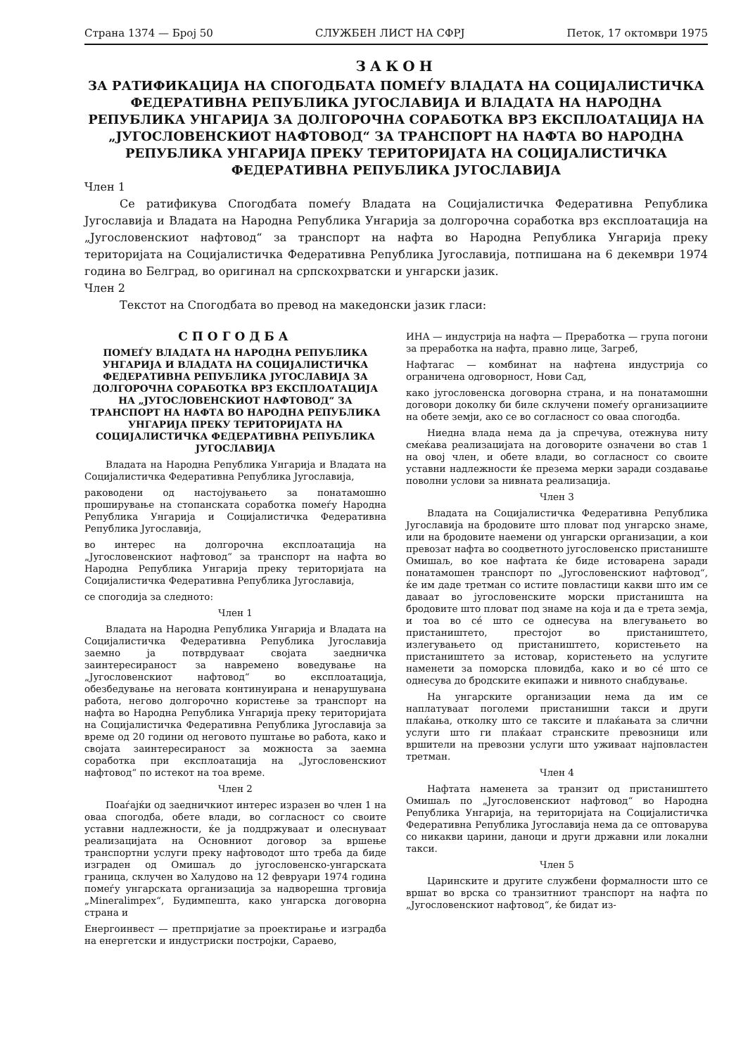Страна 1374 — Број 50 СЛУЖБЕН ЛИСТ НА СФРЈ Петок, 17 октомври 1975
ЗАКОН
ЗА РАТИФИКАЦИЈА НА СПОГОДБАТА ПОМЕЃУ ВЛАДАТА НА СОЦИЈАЛИСТИЧКА ФЕДЕРАТИВНА РЕПУБЛИКА ЈУГОСЛАВИЈА И ВЛАДАТА НА НАРОДНА РЕПУБЛИКА УНГАРИЈА ЗА ДОЛГОРОЧНА СОРАБОТКА ВРЗ ЕКСПЛОАТАЦИЈА НА „ЈУГОСЛОВЕНСКИОТ НАФТОВОД“ ЗА ТРАНСПОРТ НА НАФТА ВО НАРОДНА РЕПУБЛИКА УНГАРИЈА ПРЕКУ ТЕРИТОРИЈАТА НА СОЦИЈАЛИСТИЧКА ФЕДЕРАТИВНА РЕПУБЛИКА ЈУГОСЛАВИЈА
Член 1
Се ратификува Спогодбата помеѓу Владата на Социјалистичка Федеративна Република Југославија и Владата на Народна Република Унгарија за долгорочна соработка врз експлоатација на „Југословенскиот нафтовод“ за транспорт на нафта во Народна Република Унгарија преку територијата на Социјалистичка Федеративна Република Југославија, потпишана на 6 декември 1974 година во Белград, во оригинал на српскохрватски и унгарски јазик.
Член 2
Текстот на Спогодбата во превод на македонски јазик гласи:
СПОГОДБА
ПОМЕЃУ ВЛАДАТА НА НАРОДНА РЕПУБЛИКА УНГАРИЈА И ВЛАДАТА НА СОЦИЈАЛИСТИЧКА ФЕДЕРАТИВНА РЕПУБЛИКА ЈУГОСЛАВИЈА ЗА ДОЛГОРОЧНА СОРАБОТКА ВРЗ ЕКСПЛОАТАЦИЈА НА „ЈУГОСЛОВЕНСКИОТ НАФТОВОД“ ЗА ТРАНСПОРТ НА НАФТА ВО НАРОДНА РЕПУБЛИКА УНГАРИЈА ПРЕКУ ТЕРИТОРИЈАТА НА СОЦИЈАЛИСТИЧКА ФЕДЕРАТИВНА РЕПУБЛИКА ЈУГОСЛАВИЈА
Владата на Народна Република Унгарија и Владата на Социјалистичка Федеративна Република Југославија,
раководени од настојувањето за понатамошно проширување на стопанската соработка помеѓу Народна Република Унгарија и Социјалистичка Федеративна Република Југославија,
во интерес на долгорочна експлоатација на „Југословенскиот нафтовод“ за транспорт на нафта во Народна Република Унгарија преку територијата на Социјалистичка Федеративна Република Југославија,
се спогодија за следното:
Член 1
Владата на Народна Република Унгарија и Владата на Социјалистичка Федеративна Република Југославија заемно ја потврдуваат својата заедничка заинтересираност за навремено воведување на „Југословенскиот нафтовод“ во експлоатација, обезбедување на неговата континуирана и ненарушувана работа, негово долгорочно користење за транспорт на нафта во Народна Република Унгарија преку територијата на Социјалистичка Федеративна Република Југославија за време од 20 години од неговото пуштање во работа, како и својата заинтересираност за можноста за заемна соработка при експлоатација на „Југословенскиот нафтовод“ по истекот на тоа време.
Член 2
Поаѓајќи од заедничкиот интерес изразен во член 1 на оваа спогодба, обете влади, во согласност со своите уставни надлежности, ќе ја поддржуваат и олеснуваат реализацијата на Основниот договор за вршење транспортни услуги преку нафтоводот што треба да биде изграден од Омишаљ до југословенско-унгарската граница, склучен во Халудово на 12 февруари 1974 година помеѓу унгарската организација за надворешна трговија „Mineralimpex“, Будимпешта, како унгарска договорна страна и
Енергоинвест — претпријатие за проектирање и изградба на енергетски и индустриски постројки, Сараево,
ИНА — индустрија на нафта — Преработка — група погони за преработка на нафта, правно лице, Загреб,
Нафтагас — комбинат на нафтена индустрија со ограничена одговорност, Нови Сад,
како југословенска договорна страна, и на понатамошни договори доколку би биле склучени помеѓу организациите на обете земји, ако се во согласност со оваа спогодба.
Ниедна влада нема да ја спречува, отежнува ниту смеќава реализацијата на договорите означени во став 1 на овој член, и обете влади, во согласност со своите уставни надлежности ќе презема мерки заради создавање поволни услови за нивната реализација.
Член 3
Владата на Социјалистичка Федеративна Република Југославија на бродовите што пловат под унгарско знаме, или на бродовите наемени од унгарски организации, а кои превозат нафта во соодветното југословенско пристаниште Омишаљ, во кое нафтата ќе биде истоварена заради понатамошен транспорт по „Југословенскиот нафтовод“, ќе им даде третман со истите повластици какви што им се даваат во југословенските морски пристаништа на бродовите што пловат под знаме на која и да е трета земја, и тоа во сé што се однесува на влегувањето во пристаништето, престојот во пристаништето, излегувањето од пристаништето, користењето на пристаништето за истовар, користењето на услугите наменети за поморска пловидба, како и во сé што се однесува до бродските екипажи и нивното снабдување.
На унгарските организации нема да им се наплатуваат поголеми пристанишни такси и други плаќања, отколку што се таксите и плаќањата за слични услуги што ги плаќаат странските превозници или вршители на превозни услуги што уживаат најповластен третман.
Член 4
Нафтата наменета за транзит од пристаништето Омишаљ по „Југословенскиот нафтовод“ во Народна Република Унгарија, на територијата на Социјалистичка Федеративна Република Југославија нема да се оптоварува со никакви царини, даноци и други државни или локални такси.
Член 5
Царинските и другите службени формалности што се вршат во врска со транзитниот транспорт на нафта по „Југословенскиот нафтовод“, ќе бидат из-